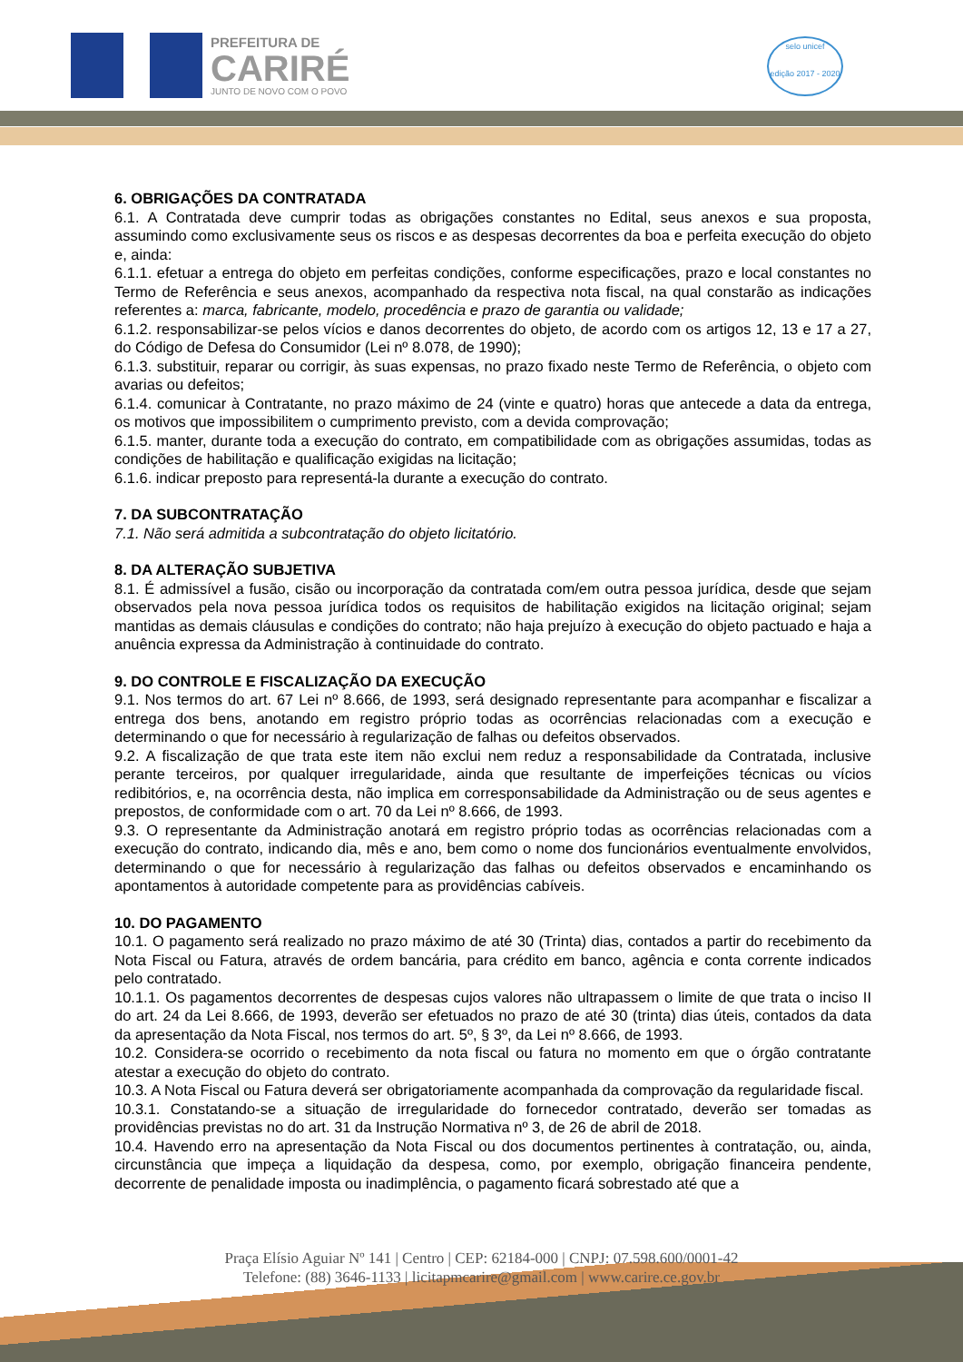PREFEITURA DE
CARIRÉ
JUNTO DE NOVO COM O POVO
selo unicef
edição 2017 - 2020
6. OBRIGAÇÕES DA CONTRATADA
6.1. A Contratada deve cumprir todas as obrigações constantes no Edital, seus anexos e sua proposta, assumindo como exclusivamente seus os riscos e as despesas decorrentes da boa e perfeita execução do objeto e, ainda:
6.1.1. efetuar a entrega do objeto em perfeitas condições, conforme especificações, prazo e local constantes no Termo de Referência e seus anexos, acompanhado da respectiva nota fiscal, na qual constarão as indicações referentes a: marca, fabricante, modelo, procedência e prazo de garantia ou validade;
6.1.2. responsabilizar-se pelos vícios e danos decorrentes do objeto, de acordo com os artigos 12, 13 e 17 a 27, do Código de Defesa do Consumidor (Lei nº 8.078, de 1990);
6.1.3. substituir, reparar ou corrigir, às suas expensas, no prazo fixado neste Termo de Referência, o objeto com avarias ou defeitos;
6.1.4. comunicar à Contratante, no prazo máximo de 24 (vinte e quatro) horas que antecede a data da entrega, os motivos que impossibilitem o cumprimento previsto, com a devida comprovação;
6.1.5. manter, durante toda a execução do contrato, em compatibilidade com as obrigações assumidas, todas as condições de habilitação e qualificação exigidas na licitação;
6.1.6. indicar preposto para representá-la durante a execução do contrato.
7. DA SUBCONTRATAÇÃO
7.1. Não será admitida a subcontratação do objeto licitatório.
8. DA ALTERAÇÃO SUBJETIVA
8.1. É admissível a fusão, cisão ou incorporação da contratada com/em outra pessoa jurídica, desde que sejam observados pela nova pessoa jurídica todos os requisitos de habilitação exigidos na licitação original; sejam mantidas as demais cláusulas e condições do contrato; não haja prejuízo à execução do objeto pactuado e haja a anuência expressa da Administração à continuidade do contrato.
9. DO CONTROLE E FISCALIZAÇÃO DA EXECUÇÃO
9.1. Nos termos do art. 67 Lei nº 8.666, de 1993, será designado representante para acompanhar e fiscalizar a entrega dos bens, anotando em registro próprio todas as ocorrências relacionadas com a execução e determinando o que for necessário à regularização de falhas ou defeitos observados.
9.2. A fiscalização de que trata este item não exclui nem reduz a responsabilidade da Contratada, inclusive perante terceiros, por qualquer irregularidade, ainda que resultante de imperfeições técnicas ou vícios redibitórios, e, na ocorrência desta, não implica em corresponsabilidade da Administração ou de seus agentes e prepostos, de conformidade com o art. 70 da Lei nº 8.666, de 1993.
9.3. O representante da Administração anotará em registro próprio todas as ocorrências relacionadas com a execução do contrato, indicando dia, mês e ano, bem como o nome dos funcionários eventualmente envolvidos, determinando o que for necessário à regularização das falhas ou defeitos observados e encaminhando os apontamentos à autoridade competente para as providências cabíveis.
10. DO PAGAMENTO
10.1. O pagamento será realizado no prazo máximo de até 30 (Trinta) dias, contados a partir do recebimento da Nota Fiscal ou Fatura, através de ordem bancária, para crédito em banco, agência e conta corrente indicados pelo contratado.
10.1.1. Os pagamentos decorrentes de despesas cujos valores não ultrapassem o limite de que trata o inciso II do art. 24 da Lei 8.666, de 1993, deverão ser efetuados no prazo de até 30 (trinta) dias úteis, contados da data da apresentação da Nota Fiscal, nos termos do art. 5º, § 3º, da Lei nº 8.666, de 1993.
10.2. Considera-se ocorrido o recebimento da nota fiscal ou fatura no momento em que o órgão contratante atestar a execução do objeto do contrato.
10.3. A Nota Fiscal ou Fatura deverá ser obrigatoriamente acompanhada da comprovação da regularidade fiscal.
10.3.1. Constatando-se a situação de irregularidade do fornecedor contratado, deverão ser tomadas as providências previstas no do art. 31 da Instrução Normativa nº 3, de 26 de abril de 2018.
10.4. Havendo erro na apresentação da Nota Fiscal ou dos documentos pertinentes à contratação, ou, ainda, circunstância que impeça a liquidação da despesa, como, por exemplo, obrigação financeira pendente, decorrente de penalidade imposta ou inadimplência, o pagamento ficará sobrestado até que a
Praça Elísio Aguiar Nº 141 | Centro | CEP: 62184-000 | CNPJ: 07.598.600/0001-42
Telefone: (88) 3646-1133 | licitapmcarire@gmail.com | www.carire.ce.gov.br